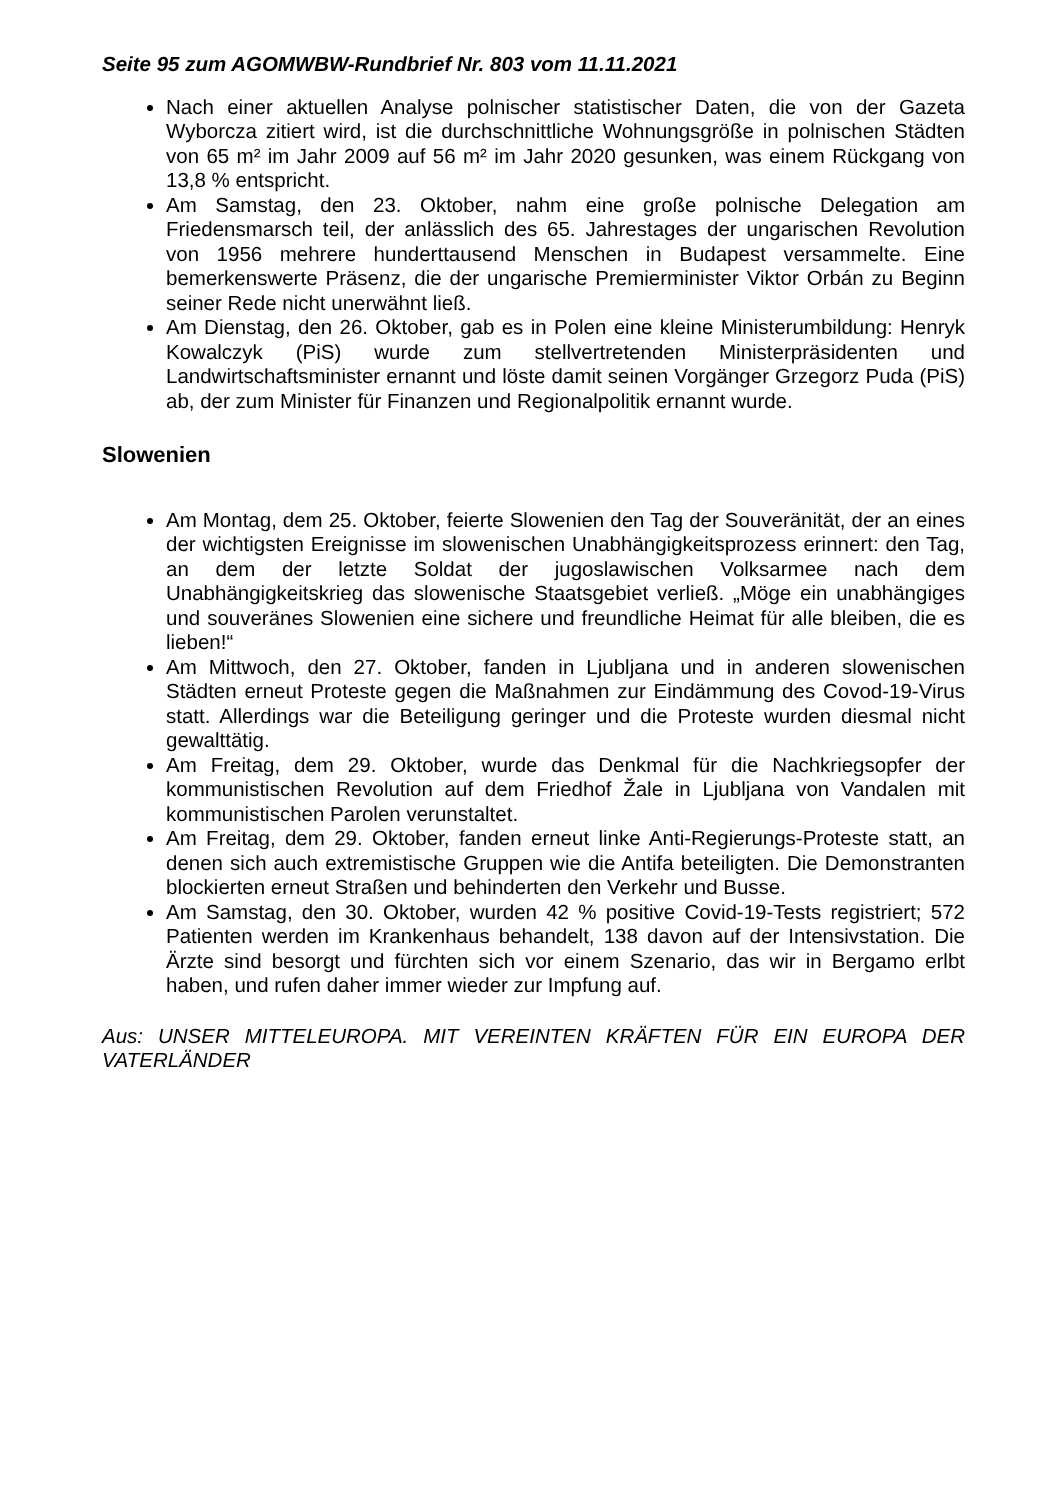Seite 95 zum AGOMWBW-Rundbrief Nr. 803 vom 11.11.2021
Nach einer aktuellen Analyse polnischer statistischer Daten, die von der Gazeta Wyborcza zitiert wird, ist die durchschnittliche Wohnungsgröße in polnischen Städten von 65 m² im Jahr 2009 auf 56 m² im Jahr 2020 gesunken, was einem Rückgang von 13,8 % entspricht.
Am Samstag, den 23. Oktober, nahm eine große polnische Delegation am Friedensmarsch teil, der anlässlich des 65. Jahrestages der ungarischen Revolution von 1956 mehrere hunderttausend Menschen in Budapest versammelte. Eine bemerkenswerte Präsenz, die der ungarische Premierminister Viktor Orbán zu Beginn seiner Rede nicht unerwähnt ließ.
Am Dienstag, den 26. Oktober, gab es in Polen eine kleine Ministerumbildung: Henryk Kowalczyk (PiS) wurde zum stellvertretenden Ministerpräsidenten und Landwirtschaftsminister ernannt und löste damit seinen Vorgänger Grzegorz Puda (PiS) ab, der zum Minister für Finanzen und Regionalpolitik ernannt wurde.
Slowenien
Am Montag, dem 25. Oktober, feierte Slowenien den Tag der Souveränität, der an eines der wichtigsten Ereignisse im slowenischen Unabhängigkeitsprozess erinnert: den Tag, an dem der letzte Soldat der jugoslawischen Volksarmee nach dem Unabhängigkeitskrieg das slowenische Staatsgebiet verließ. „Möge ein unabhängiges und souveränes Slowenien eine sichere und freundliche Heimat für alle bleiben, die es lieben!“
Am Mittwoch, den 27. Oktober, fanden in Ljubljana und in anderen slowenischen Städten erneut Proteste gegen die Maßnahmen zur Eindämmung des Covod-19-Virus statt. Allerdings war die Beteiligung geringer und die Proteste wurden diesmal nicht gewalttätig.
Am Freitag, dem 29. Oktober, wurde das Denkmal für die Nachkriegsopfer der kommunistischen Revolution auf dem Friedhof Žale in Ljubljana von Vandalen mit kommunistischen Parolen verunstaltet.
Am Freitag, dem 29. Oktober, fanden erneut linke Anti-Regierungs-Proteste statt, an denen sich auch extremistische Gruppen wie die Antifa beteiligten. Die Demonstranten blockierten erneut Straßen und behinderten den Verkehr und Busse.
Am Samstag, den 30. Oktober, wurden 42 % positive Covid-19-Tests registriert; 572 Patienten werden im Krankenhaus behandelt, 138 davon auf der Intensivstation. Die Ärzte sind besorgt und fürchten sich vor einem Szenario, das wir in Bergamo erlbt haben, und rufen daher immer wieder zur Impfung auf.
Aus: UNSER MITTELEUROPA. MIT VEREINTEN KRÄFTEN FÜR EIN EUROPA DER VATERLÄNDER